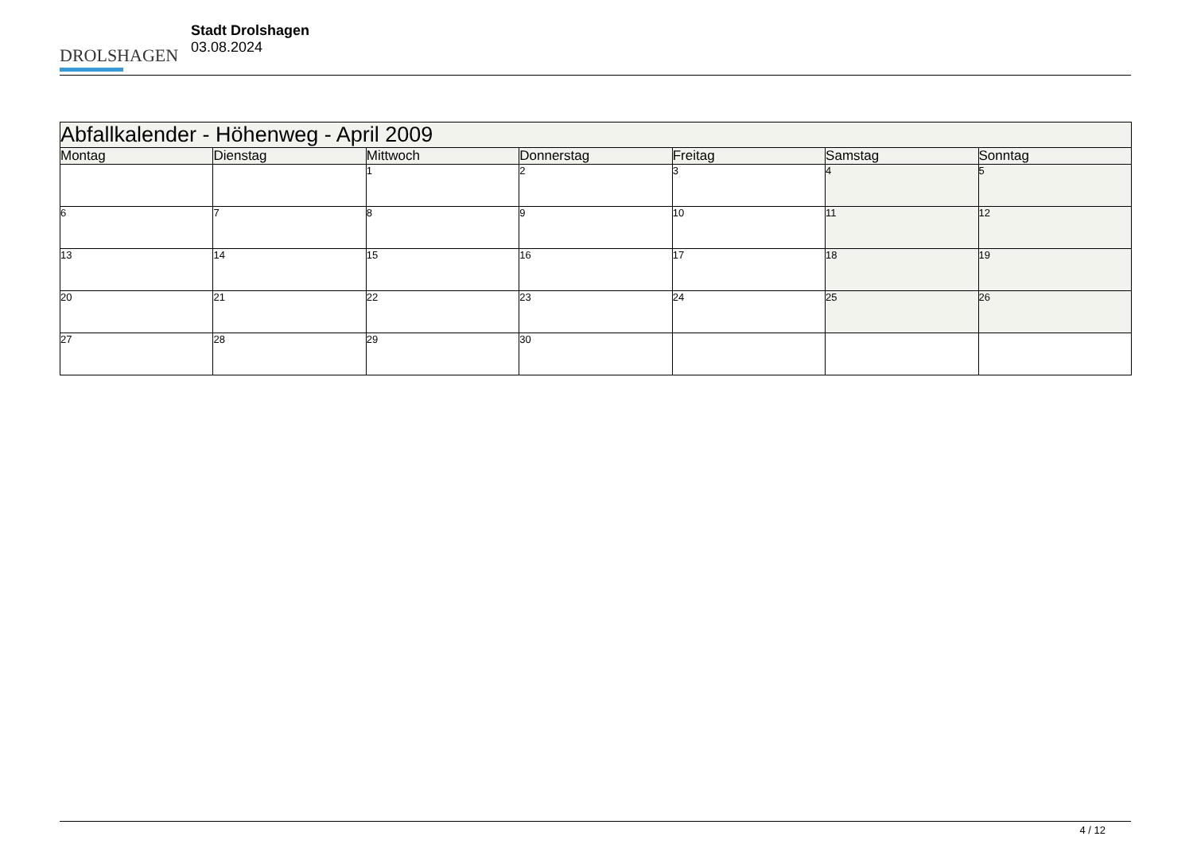DROLSHAGEN
Stadt Drolshagen
03.08.2024
| Abfallkalender - Höhenweg - April 2009 | | | | | | |
| --- | --- | --- | --- | --- | --- | --- |
| Montag | Dienstag | Mittwoch | Donnerstag | Freitag | Samstag | Sonntag |
| | | 1 | 2 | 3 | 4 | 5 |
| 6 | 7 | 8 | 9 | 10 | 11 | 12 |
| 13 | 14 | 15 | 16 | 17 | 18 | 19 |
| 20 | 21 | 22 | 23 | 24 | 25 | 26 |
| 27 | 28 | 29 | 30 | | | |
4 / 12